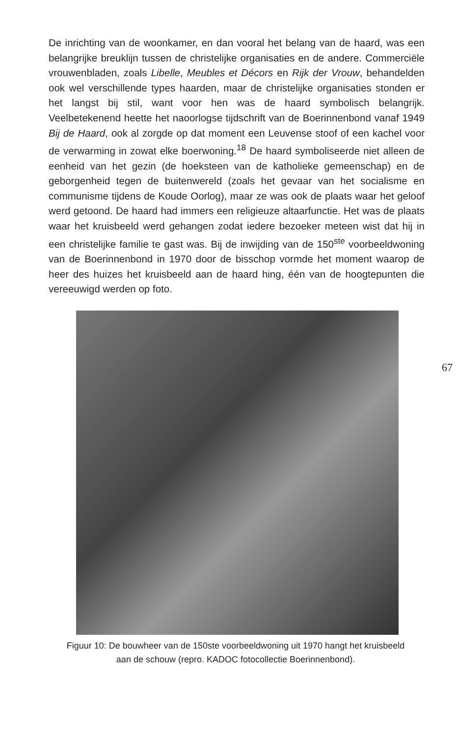De inrichting van de woonkamer, en dan vooral het belang van de haard, was een belangrijke breuklijn tussen de christelijke organisaties en de andere. Commerciële vrouwenbladen, zoals Libelle, Meubles et Décors en Rijk der Vrouw, behandelden ook wel verschillende types haarden, maar de christelijke organisaties stonden er het langst bij stil, want voor hen was de haard symbolisch belangrijk. Veelbetekenend heette het naoorlogse tijdschrift van de Boerinnenbond vanaf 1949 Bij de Haard, ook al zorgde op dat moment een Leuvense stoof of een kachel voor de verwarming in zowat elke boerwoning.<sup>18</sup> De haard symboliseerde niet alleen de eenheid van het gezin (de hoeksteen van de katholieke gemeenschap) en de geborgenheid tegen de buitenwereld (zoals het gevaar van het socialisme en communisme tijdens de Koude Oorlog), maar ze was ook de plaats waar het geloof werd getoond. De haard had immers een religieuze altaarfunctie. Het was de plaats waar het kruisbeeld werd gehangen zodat iedere bezoeker meteen wist dat hij in een christelijke familie te gast was. Bij de inwijding van de 150<sup>ste</sup> voorbeeldwoning van de Boerinnenbond in 1970 door de bisschop vormde het moment waarop de heer des huizes het kruisbeeld aan de haard hing, één van de hoogtepunten die vereeuwigd werden op foto.
Figuur 10: De bouwheer van de 150ste voorbeeldwoning uit 1970 hangt het kruisbeeld aan de schouw (repro. KADOC fotocollectie Boerinnenbond).
67